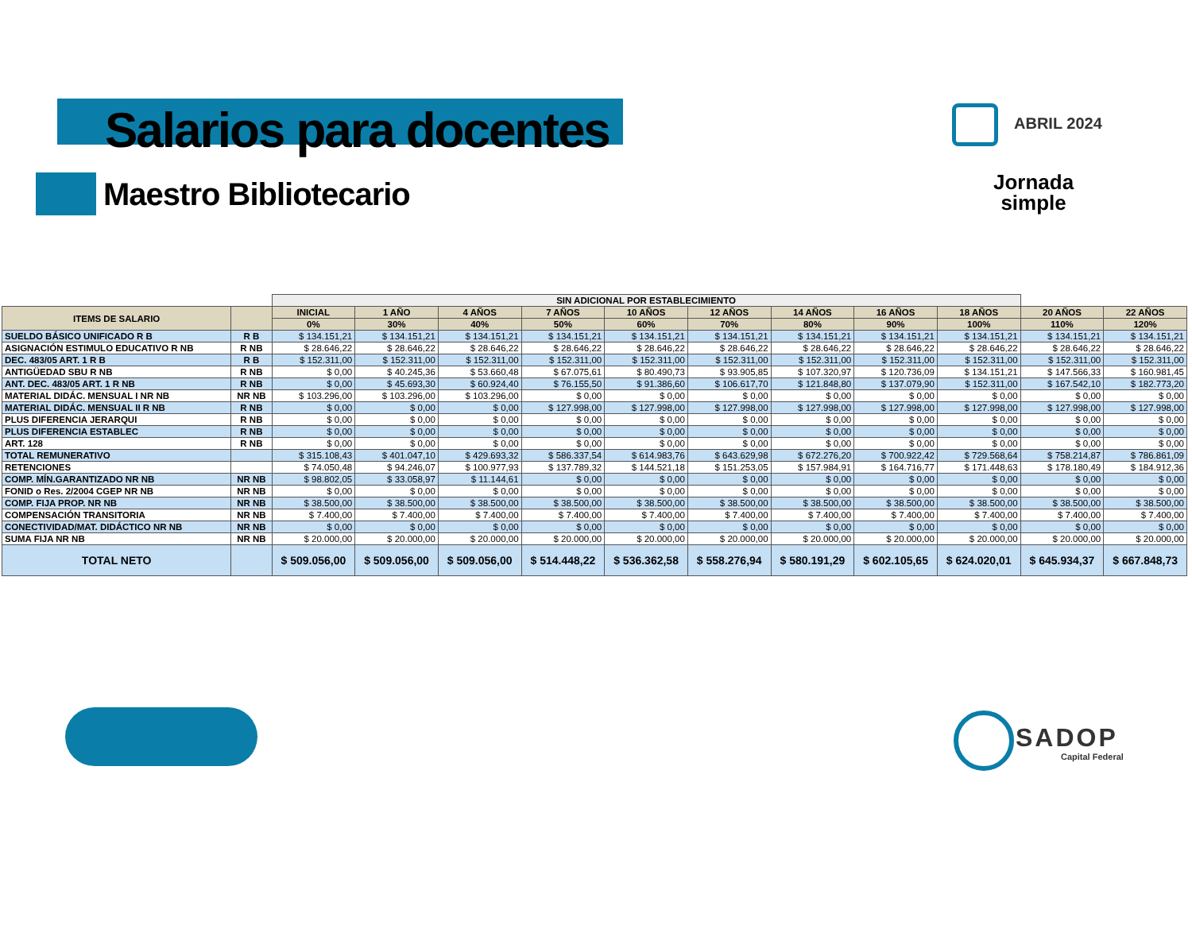Salarios para docentes
Maestro Bibliotecario
ABRIL 2024
Jornada
simple
| | | SIN ADICIONAL POR ESTABLECIMIENTO | | | | | | | | | | |
| --- | --- | --- | --- | --- | --- | --- | --- | --- | --- | --- | --- | --- |
| ITEMS DE SALARIO | | INICIAL | 1 AÑO | 4 AÑOS | 7 AÑOS | 10 AÑOS | 12 AÑOS | 14 AÑOS | 16 AÑOS | 18 AÑOS | 20 AÑOS | 22 AÑOS |
| | | 0% | 30% | 40% | 50% | 60% | 70% | 80% | 90% | 100% | 110% | 120% |
| SUELDO BÁSICO UNIFICADO R B | R B | $ 134.151,21 | $ 134.151,21 | $ 134.151,21 | $ 134.151,21 | $ 134.151,21 | $ 134.151,21 | $ 134.151,21 | $ 134.151,21 | $ 134.151,21 | $ 134.151,21 | $ 134.151,21 |
| ASIGNACIÓN ESTIMULO EDUCATIVO R NB | R NB | $ 28.646,22 | $ 28.646,22 | $ 28.646,22 | $ 28.646,22 | $ 28.646,22 | $ 28.646,22 | $ 28.646,22 | $ 28.646,22 | $ 28.646,22 | $ 28.646,22 | $ 28.646,22 |
| DEC. 483/05 ART. 1 R B | R B | $ 152.311,00 | $ 152.311,00 | $ 152.311,00 | $ 152.311,00 | $ 152.311,00 | $ 152.311,00 | $ 152.311,00 | $ 152.311,00 | $ 152.311,00 | $ 152.311,00 | $ 152.311,00 |
| ANTIGÜEDAD SBU R NB | R NB | $ 0,00 | $ 40.245,36 | $ 53.660,48 | $ 67.075,61 | $ 80.490,73 | $ 93.905,85 | $ 107.320,97 | $ 120.736,09 | $ 134.151,21 | $ 147.566,33 | $ 160.981,45 |
| ANT. DEC. 483/05 ART. 1 R NB | R NB | $ 0,00 | $ 45.693,30 | $ 60.924,40 | $ 76.155,50 | $ 91.386,60 | $ 106.617,70 | $ 121.848,80 | $ 137.079,90 | $ 152.311,00 | $ 167.542,10 | $ 182.773,20 |
| MATERIAL DIDÁC. MENSUAL I NR NB | NR NB | $ 103.296,00 | $ 103.296,00 | $ 103.296,00 | $ 0,00 | $ 0,00 | $ 0,00 | $ 0,00 | $ 0,00 | $ 0,00 | $ 0,00 | $ 0,00 |
| MATERIAL DIDÁC. MENSUAL II R NB | R NB | $ 0,00 | $ 0,00 | $ 0,00 | $ 127.998,00 | $ 127.998,00 | $ 127.998,00 | $ 127.998,00 | $ 127.998,00 | $ 127.998,00 | $ 127.998,00 | $ 127.998,00 |
| PLUS DIFERENCIA JERARQUI | R NB | $ 0,00 | $ 0,00 | $ 0,00 | $ 0,00 | $ 0,00 | $ 0,00 | $ 0,00 | $ 0,00 | $ 0,00 | $ 0,00 | $ 0,00 |
| PLUS DIFERENCIA ESTABLEC | R NB | $ 0,00 | $ 0,00 | $ 0,00 | $ 0,00 | $ 0,00 | $ 0,00 | $ 0,00 | $ 0,00 | $ 0,00 | $ 0,00 | $ 0,00 |
| ART. 128 | R NB | $ 0,00 | $ 0,00 | $ 0,00 | $ 0,00 | $ 0,00 | $ 0,00 | $ 0,00 | $ 0,00 | $ 0,00 | $ 0,00 | $ 0,00 |
| TOTAL REMUNERATIVO | | $ 315.108,43 | $ 401.047,10 | $ 429.693,32 | $ 586.337,54 | $ 614.983,76 | $ 643.629,98 | $ 672.276,20 | $ 700.922,42 | $ 729.568,64 | $ 758.214,87 | $ 786.861,09 |
| RETENCIONES | | $ 74.050,48 | $ 94.246,07 | $ 100.977,93 | $ 137.789,32 | $ 144.521,18 | $ 151.253,05 | $ 157.984,91 | $ 164.716,77 | $ 171.448,63 | $ 178.180,49 | $ 184.912,36 |
| COMP. MÍN.GARANTIZADO NR NB | NR NB | $ 98.802,05 | $ 33.058,97 | $ 11.144,61 | $ 0,00 | $ 0,00 | $ 0,00 | $ 0,00 | $ 0,00 | $ 0,00 | $ 0,00 | $ 0,00 |
| FONID o Res. 2/2004 CGEP NR NB | NR NB | $ 0,00 | $ 0,00 | $ 0,00 | $ 0,00 | $ 0,00 | $ 0,00 | $ 0,00 | $ 0,00 | $ 0,00 | $ 0,00 | $ 0,00 |
| COMP. FIJA PROP. NR NB | NR NB | $ 38.500,00 | $ 38.500,00 | $ 38.500,00 | $ 38.500,00 | $ 38.500,00 | $ 38.500,00 | $ 38.500,00 | $ 38.500,00 | $ 38.500,00 | $ 38.500,00 | $ 38.500,00 |
| COMPENSACIÓN TRANSITORIA | NR NB | $ 7.400,00 | $ 7.400,00 | $ 7.400,00 | $ 7.400,00 | $ 7.400,00 | $ 7.400,00 | $ 7.400,00 | $ 7.400,00 | $ 7.400,00 | $ 7.400,00 | $ 7.400,00 |
| CONECTIVIDAD/MAT. DIDÁCTICO NR NB | NR NB | $ 0,00 | $ 0,00 | $ 0,00 | $ 0,00 | $ 0,00 | $ 0,00 | $ 0,00 | $ 0,00 | $ 0,00 | $ 0,00 | $ 0,00 |
| SUMA FIJA NR NB | NR NB | $ 20.000,00 | $ 20.000,00 | $ 20.000,00 | $ 20.000,00 | $ 20.000,00 | $ 20.000,00 | $ 20.000,00 | $ 20.000,00 | $ 20.000,00 | $ 20.000,00 | $ 20.000,00 |
| TOTAL NETO | | $ 509.056,00 | $ 509.056,00 | $ 509.056,00 | $ 514.448,22 | $ 536.362,58 | $ 558.276,94 | $ 580.191,29 | $ 602.105,65 | $ 624.020,01 | $ 645.934,37 | $ 667.848,73 |
SADOP
Capital Federal